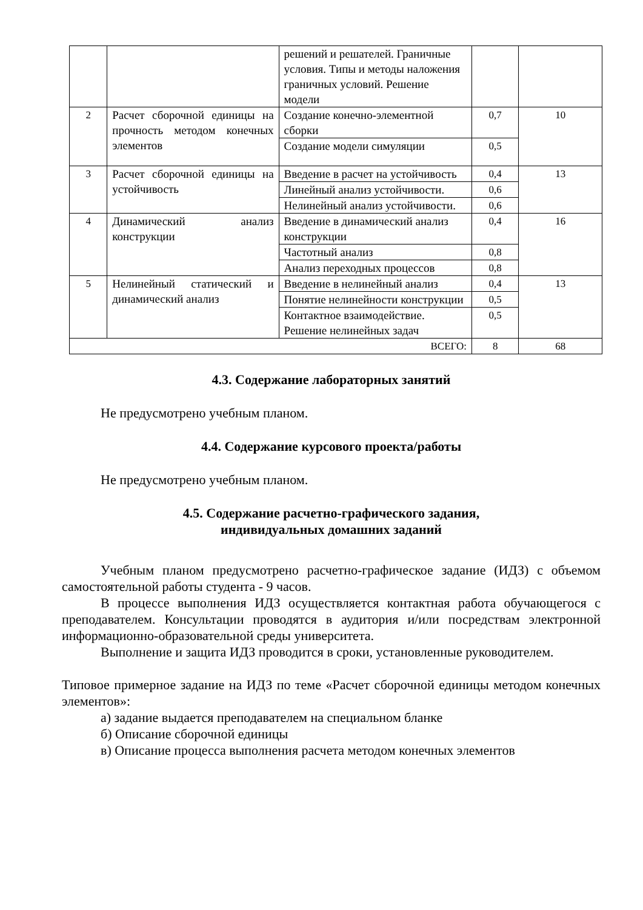| | | решений и решателей. Граничные условия. Типы и методы наложения граничных условий. Решение модели | | |
| 2 | Расчет сборочной единицы на прочность методом конечных элементов | Создание конечно-элементной сборки | 0,7 | 10 |
| | | Создание модели симуляции | 0,5 | |
| 3 | Расчет сборочной единицы на устойчивость | Введение в расчет на устойчивость | 0,4 | 13 |
| | | Линейный анализ устойчивости. | 0,6 | |
| | | Нелинейный анализ устойчивости. | 0,6 | |
| 4 | Динамический анализ конструкции | Введение в динамический анализ конструкции | 0,4 | 16 |
| | | Частотный анализ | 0,8 | |
| | | Анализ переходных процессов | 0,8 | |
| 5 | Нелинейный статический и динамический анализ | Введение в нелинейный анализ | 0,4 | 13 |
| | | Понятие нелинейности конструкции | 0,5 | |
| | | Контактное взаимодействие. Решение нелинейных задач | 0,5 | |
| ВСЕГО: | | | 8 | 68 |
4.3. Содержание лабораторных занятий
Не предусмотрено учебным планом.
4.4. Содержание курсового проекта/работы
Не предусмотрено учебным планом.
4.5. Содержание расчетно-графического задания,
индивидуальных домашних заданий
Учебным планом предусмотрено расчетно-графическое задание (ИДЗ) с объемом самостоятельной работы студента - 9 часов.
В процессе выполнения ИДЗ осуществляется контактная работа обучающегося с преподавателем. Консультации проводятся в аудитория и/или посредствам электронной информационно-образовательной среды университета.
Выполнение и защита ИДЗ проводится в сроки, установленные руководителем.
Типовое примерное задание на ИДЗ по теме «Расчет сборочной единицы методом конечных элементов»:
а) задание выдается преподавателем на специальном бланке
б) Описание сборочной единицы
в) Описание процесса выполнения расчета методом конечных элементов